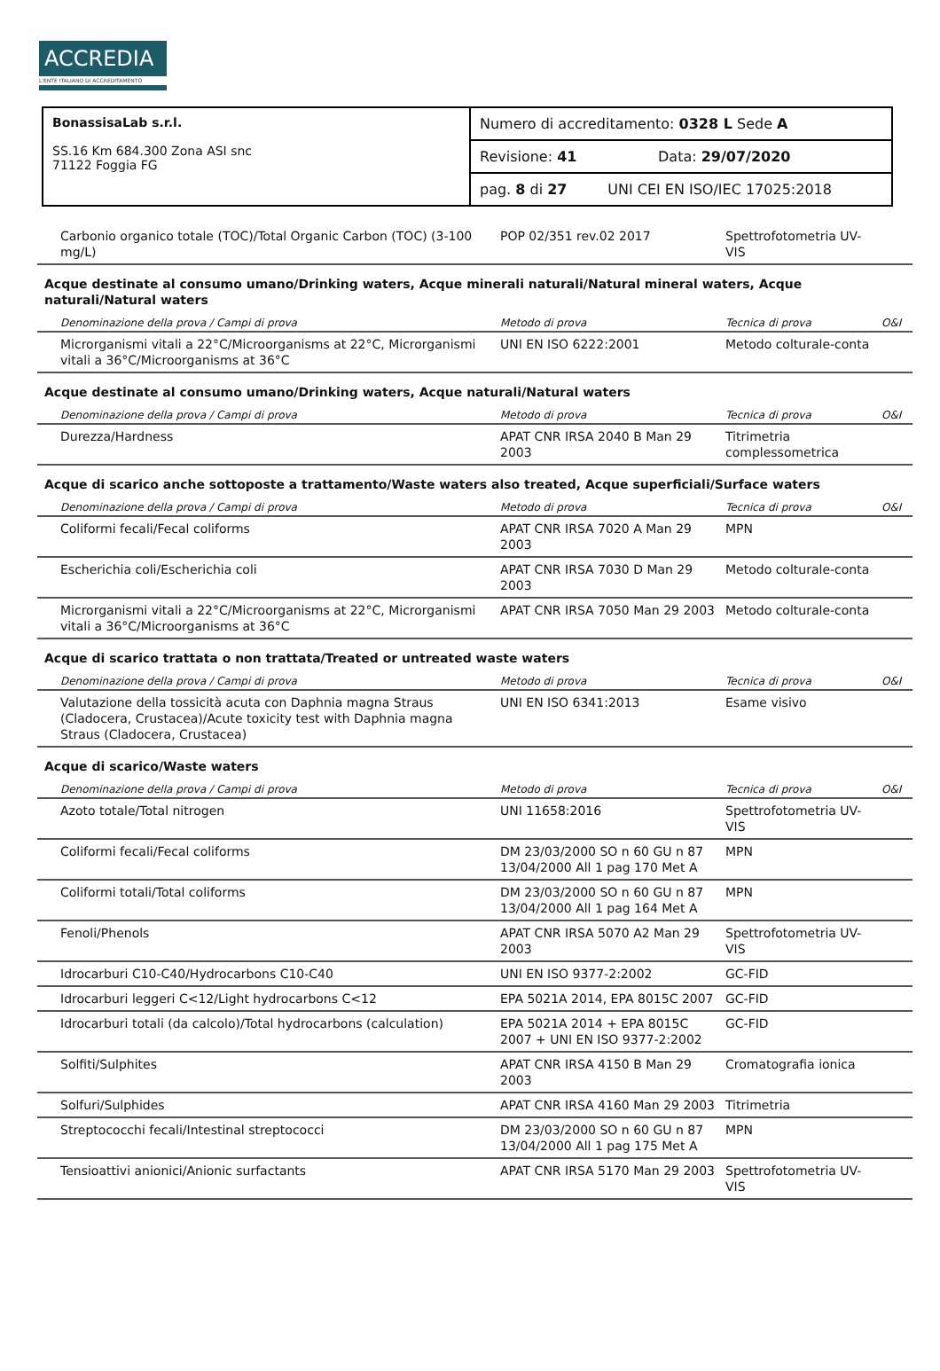ACCREDIA
L'ENTE ITALIANO DI ACCREDITAMENTO
| BonassisaLab s.r.l. SS.16 Km 684.300 Zona ASI snc 71122 Foggia FG | Numero di accreditamento: 0328 L Sede A |
| | Revisione: 41 Data: 29/07/2020 |
| | pag. 8 di 27 UNI CEI EN ISO/IEC 17025:2018 |
| Carbonio organico totale (TOC)/Total Organic Carbon (TOC) (3-100 mg/L) | POP 02/351 rev.02 2017 | Spettrofotometria UV-VIS | |
| Acque destinate al consumo umano/Drinking waters, Acque minerali naturali/Natural mineral waters, Acque naturali/Natural waters | | | |
| Denominazione della prova / Campi di prova | Metodo di prova | Tecnica di prova | O&I |
| Microrganismi vitali a 22°C/Microorganisms at 22°C, Microrganismi vitali a 36°C/Microorganisms at 36°C | UNI EN ISO 6222:2001 | Metodo colturale-conta | |
| Acque destinate al consumo umano/Drinking waters, Acque naturali/Natural waters | | | |
| Denominazione della prova / Campi di prova | Metodo di prova | Tecnica di prova | O&I |
| Durezza/Hardness | APAT CNR IRSA 2040 B Man 29 2003 | Titrimetria complessometrica | |
| Acque di scarico anche sottoposte a trattamento/Waste waters also treated, Acque superficiali/Surface waters | | | |
| Denominazione della prova / Campi di prova | Metodo di prova | Tecnica di prova | O&I |
| Coliformi fecali/Fecal coliforms | APAT CNR IRSA 7020 A Man 29 2003 | MPN | |
| Escherichia coli/Escherichia coli | APAT CNR IRSA 7030 D Man 29 2003 | Metodo colturale-conta | |
| Microrganismi vitali a 22°C/Microorganisms at 22°C, Microrganismi vitali a 36°C/Microorganisms at 36°C | APAT CNR IRSA 7050 Man 29 2003 | Metodo colturale-conta | |
| Acque di scarico trattata o non trattata/Treated or untreated waste waters | | | |
| Denominazione della prova / Campi di prova | Metodo di prova | Tecnica di prova | O&I |
| Valutazione della tossicità acuta con Daphnia magna Straus (Cladocera, Crustacea)/Acute toxicity test with Daphnia magna Straus (Cladocera, Crustacea) | UNI EN ISO 6341:2013 | Esame visivo | |
| Acque di scarico/Waste waters | | | |
| Denominazione della prova / Campi di prova | Metodo di prova | Tecnica di prova | O&I |
| Azoto totale/Total nitrogen | UNI 11658:2016 | Spettrofotometria UV-VIS | |
| Coliformi fecali/Fecal coliforms | DM 23/03/2000 SO n 60 GU n 87 13/04/2000 All 1 pag 170 Met A | MPN | |
| Coliformi totali/Total coliforms | DM 23/03/2000 SO n 60 GU n 87 13/04/2000 All 1 pag 164 Met A | MPN | |
| Fenoli/Phenols | APAT CNR IRSA 5070 A2 Man 29 2003 | Spettrofotometria UV-VIS | |
| Idrocarburi C10-C40/Hydrocarbons C10-C40 | UNI EN ISO 9377-2:2002 | GC-FID | |
| Idrocarburi leggeri C<12/Light hydrocarbons C<12 | EPA 5021A 2014, EPA 8015C 2007 | GC-FID | |
| Idrocarburi totali (da calcolo)/Total hydrocarbons (calculation) | EPA 5021A 2014 + EPA 8015C 2007 + UNI EN ISO 9377-2:2002 | GC-FID | |
| Solfiti/Sulphites | APAT CNR IRSA 4150 B Man 29 2003 | Cromatografia ionica | |
| Solfuri/Sulphides | APAT CNR IRSA 4160 Man 29 2003 | Titrimetria | |
| Streptococchi fecali/Intestinal streptococci | DM 23/03/2000 SO n 60 GU n 87 13/04/2000 All 1 pag 175 Met A | MPN | |
| Tensioattivi anionici/Anionic surfactants | APAT CNR IRSA 5170 Man 29 2003 | Spettrofotometria UV-VIS | |